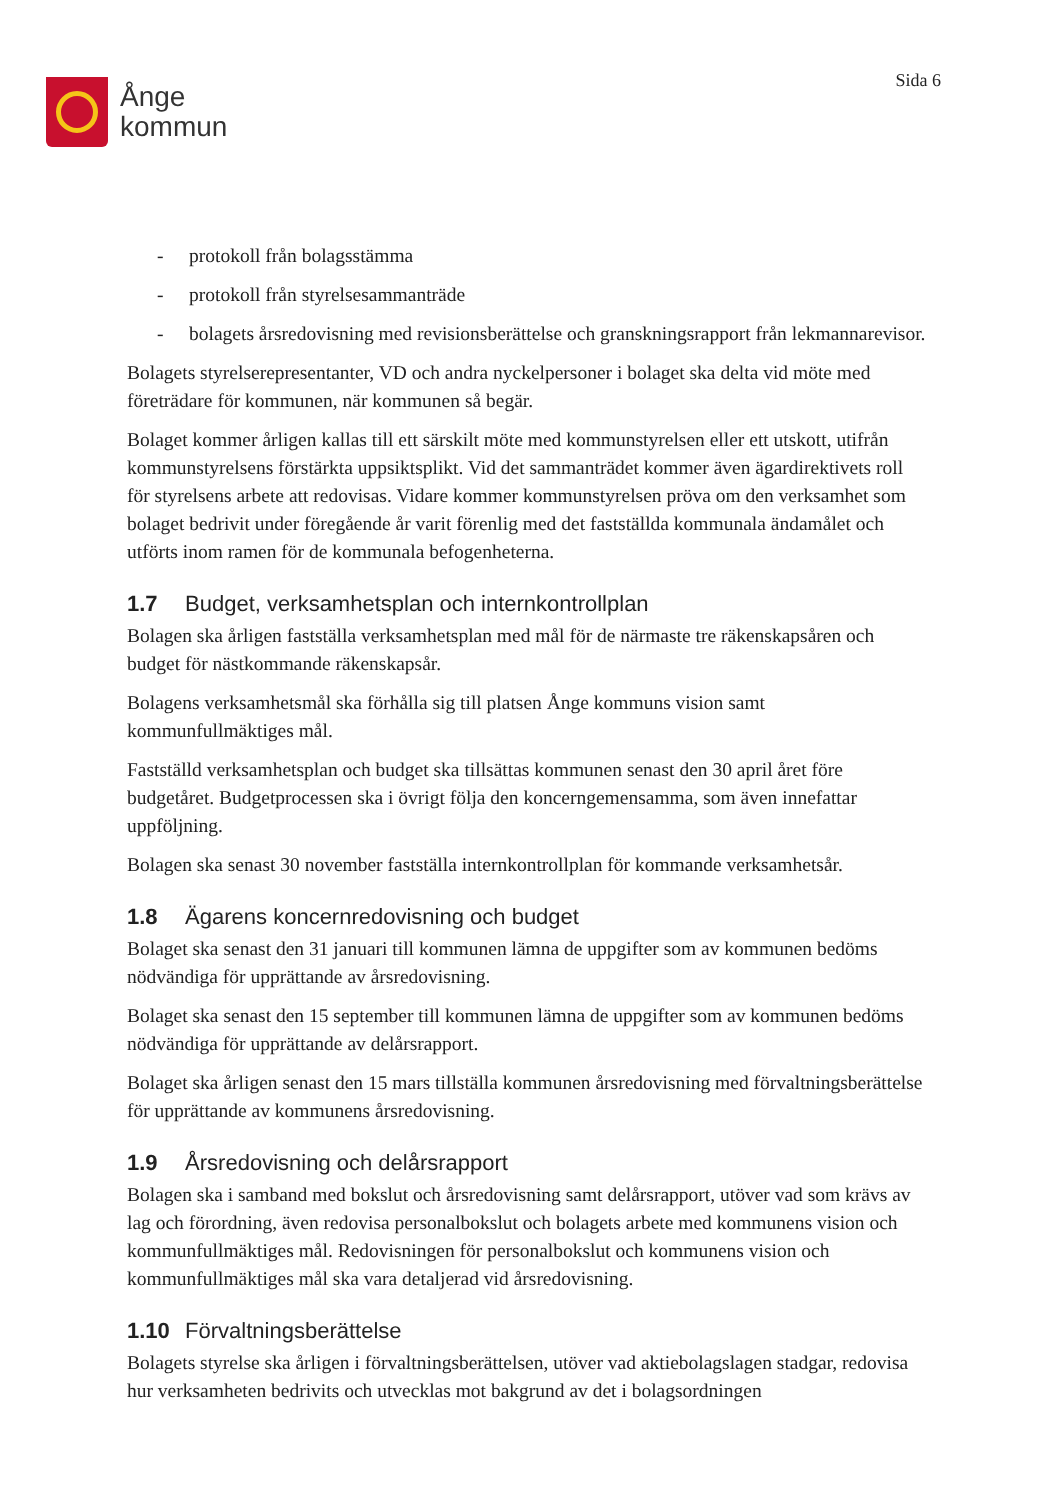Ånge
kommun
Sida 6
- protokoll från bolagsstämma
- protokoll från styrelsesammanträde
- bolagets årsredovisning med revisionsberättelse och granskningsrapport från lekmannarevisor.
Bolagets styrelserepresentanter, VD och andra nyckelpersoner i bolaget ska delta vid möte med företrädare för kommunen, när kommunen så begär.
Bolaget kommer årligen kallas till ett särskilt möte med kommunstyrelsen eller ett utskott, utifrån kommunstyrelsens förstärkta uppsiktsplikt. Vid det sammanträdet kommer även ägardirektivets roll för styrelsens arbete att redovisas. Vidare kommer kommunstyrelsen pröva om den verksamhet som bolaget bedrivit under föregående år varit förenlig med det fastställda kommunala ändamålet och utförts inom ramen för de kommunala befogenheterna.
1.7 Budget, verksamhetsplan och internkontrollplan
Bolagen ska årligen fastställa verksamhetsplan med mål för de närmaste tre räkenskapsåren och budget för nästkommande räkenskapsår.
Bolagens verksamhetsmål ska förhålla sig till platsen Ånge kommuns vision samt kommunfullmäktiges mål.
Fastställd verksamhetsplan och budget ska tillsättas kommunen senast den 30 april året före budgetåret. Budgetprocessen ska i övrigt följa den koncerngemensamma, som även innefattar uppföljning.
Bolagen ska senast 30 november fastställa internkontrollplan för kommande verksamhetsår.
1.8 Ägarens koncernredovisning och budget
Bolaget ska senast den 31 januari till kommunen lämna de uppgifter som av kommunen bedöms nödvändiga för upprättande av årsredovisning.
Bolaget ska senast den 15 september till kommunen lämna de uppgifter som av kommunen bedöms nödvändiga för upprättande av delårsrapport.
Bolaget ska årligen senast den 15 mars tillställa kommunen årsredovisning med förvaltningsberättelse för upprättande av kommunens årsredovisning.
1.9 Årsredovisning och delårsrapport
Bolagen ska i samband med bokslut och årsredovisning samt delårsrapport, utöver vad som krävs av lag och förordning, även redovisa personalbokslut och bolagets arbete med kommunens vision och kommunfullmäktiges mål. Redovisningen för personalbokslut och kommunens vision och kommunfullmäktiges mål ska vara detaljerad vid årsredovisning.
1.10 Förvaltningsberättelse
Bolagets styrelse ska årligen i förvaltningsberättelsen, utöver vad aktiebolagslagen stadgar, redovisa hur verksamheten bedrivits och utvecklas mot bakgrund av det i bolagsordningen